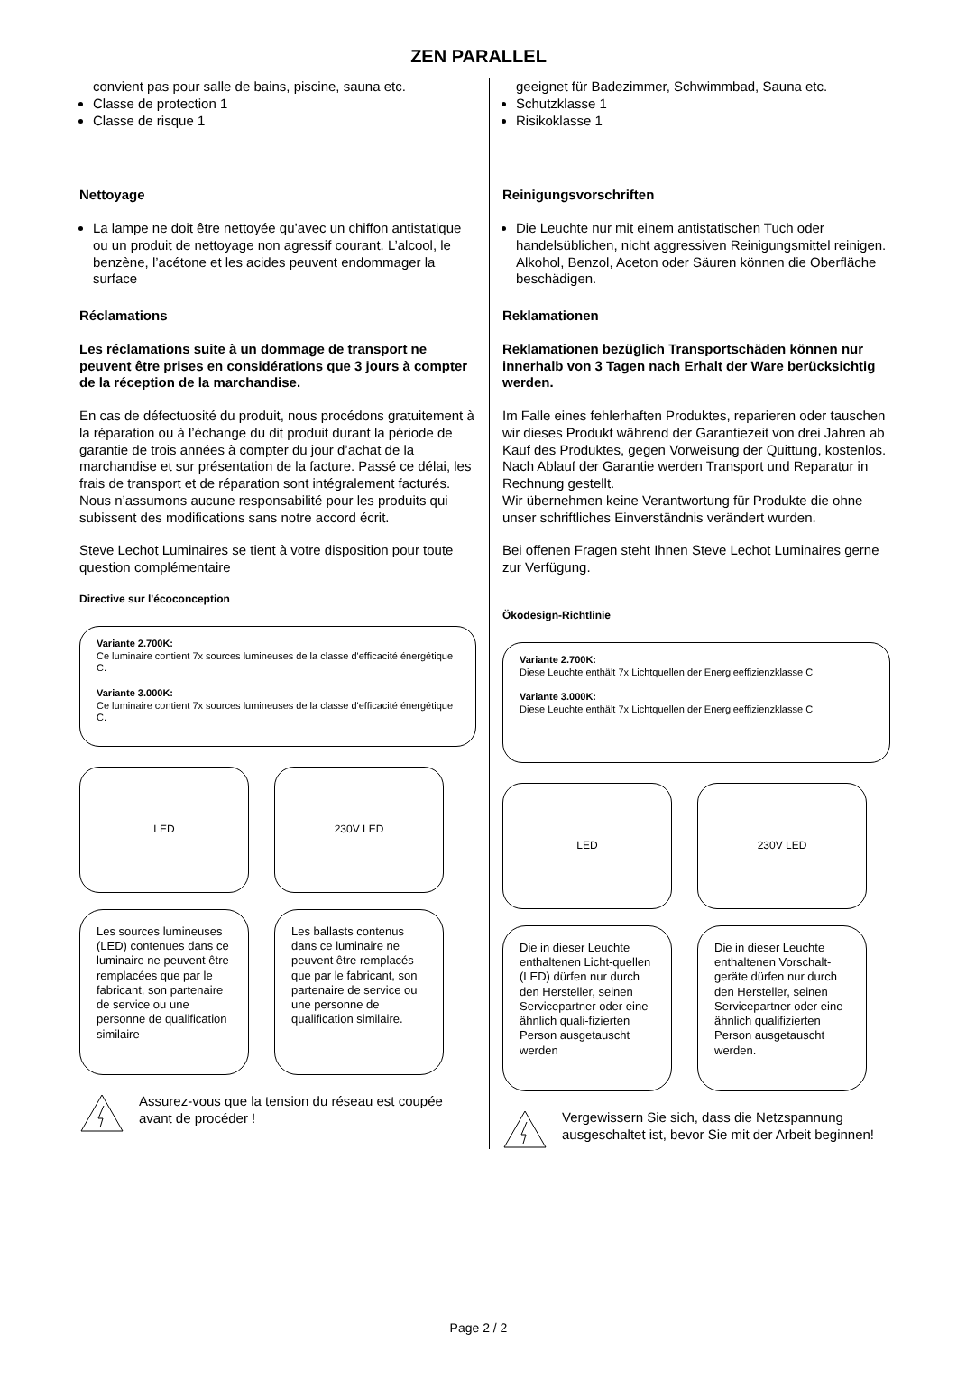ZEN PARALLEL
convient pas pour salle de bains, piscine, sauna etc.
Classe de protection 1
Classe de risque 1
Nettoyage
La lampe ne doit être nettoyée qu’avec un chiffon antistatique ou un produit de nettoyage non agressif courant. L’alcool, le benzène, l’acétone et les acides peuvent endommager la surface
Réclamations
Les réclamations suite à un dommage de transport ne peuvent être prises en considérations que 3 jours à compter de la réception de la marchandise.
En cas de défectuosité du produit, nous procédons gratuitement à la réparation ou à l’échange du dit produit durant la période de garantie de trois années à compter du jour d’achat de la marchandise et sur présentation de la facture. Passé ce délai, les frais de transport et de réparation sont intégralement facturés.
Nous n’assumons aucune responsabilité pour les produits qui subissent des modifications sans notre accord écrit.
Steve Lechot Luminaires se tient à votre disposition pour toute question complémentaire
Directive sur l'écoconception
Variante 2.700K:
Ce luminaire contient 7x sources lumineuses de la classe d'efficacité énergétique C.
Variante 3.000K:
Ce luminaire contient 7x sources lumineuses de la classe d'efficacité énergétique C.
LED 230V LED
Les sources lumineuses (LED) contenues dans ce luminaire ne peuvent être remplacées que par le fabricant, son partenaire de service ou une personne de qualification similaire
Les ballasts contenus dans ce luminaire ne peuvent être remplacés que par le fabricant, son partenaire de service ou une personne de qualification similaire.
Assurez-vous que la tension du réseau est coupée avant de procéder !
geeignet für Badezimmer, Schwimmbad, Sauna etc.
Schutzklasse 1
Risikoklasse 1
Reinigungsvorschriften
Die Leuchte nur mit einem antistatischen Tuch oder handelsüblichen, nicht aggressiven Reinigungsmittel reinigen. Alkohol, Benzol, Aceton oder Säuren können die Oberfläche beschädigen.
Reklamationen
Reklamationen bezüglich Transportschäden können nur innerhalb von 3 Tagen nach Erhalt der Ware berücksichtig werden.
Im Falle eines fehlerhaften Produktes, reparieren oder tauschen wir dieses Produkt während der Garantiezeit von drei Jahren ab Kauf des Produktes, gegen Vorweisung der Quittung, kostenlos. Nach Ablauf der Garantie werden Transport und Reparatur in Rechnung gestellt.
Wir übernehmen keine Verantwortung für Produkte die ohne unser schriftliches Einverständnis verändert wurden.
Bei offenen Fragen steht Ihnen Steve Lechot Luminaires gerne zur Verfügung.
Ökodesign-Richtlinie
Variante 2.700K:
Diese Leuchte enthält 7x Lichtquellen der Energieeffizienzklasse C
Variante 3.000K:
Diese Leuchte enthält 7x Lichtquellen der Energieeffizienzklasse C
LED 230V LED
Die in dieser Leuchte enthaltenen Licht-quellen (LED) dürfen nur durch den Hersteller, seinen Servicepartner oder eine ähnlich quali-fizierten Person ausgetauscht werden
Die in dieser Leuchte enthaltenen Vorschalt-geräte dürfen nur durch den Hersteller, seinen Servicepartner oder eine ähnlich qualifizierten Person ausgetauscht werden.
Vergewissern Sie sich, dass die Netzspannung ausgeschaltet ist, bevor Sie mit der Arbeit beginnen!
Page 2 / 2